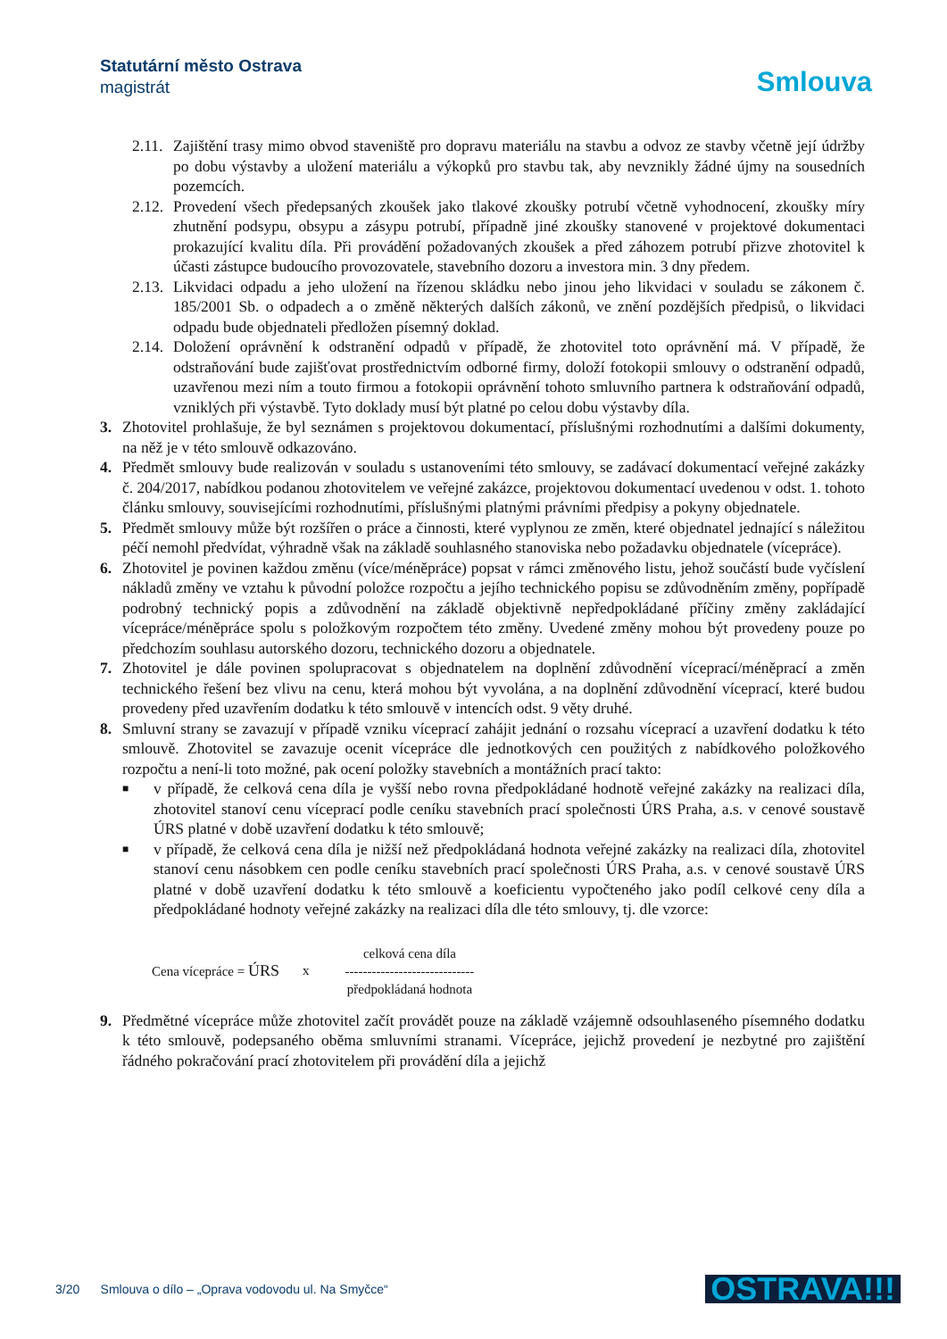Statutární město Ostrava
magistrát
Smlouva
2.11. Zajištění trasy mimo obvod staveniště pro dopravu materiálu na stavbu a odvoz ze stavby včetně její údržby po dobu výstavby a uložení materiálu a výkopků pro stavbu tak, aby nevznikly žádné újmy na sousedních pozemcích.
2.12. Provedení všech předepsaných zkoušek jako tlakové zkoušky potrubí včetně vyhodnocení, zkoušky míry zhutnění podsypu, obsypu a zásypu potrubí, případně jiné zkoušky stanovené v projektové dokumentaci prokazující kvalitu díla. Při provádění požadovaných zkoušek a před záhozem potrubí přizve zhotovitel k účasti zástupce budoucího provozovatele, stavebního dozoru a investora min. 3 dny předem.
2.13. Likvidaci odpadu a jeho uložení na řízenou skládku nebo jinou jeho likvidaci v souladu se zákonem č. 185/2001 Sb. o odpadech a o změně některých dalších zákonů, ve znění pozdějších předpisů, o likvidaci odpadu bude objednateli předložen písemný doklad.
2.14. Doložení oprávnění k odstranění odpadů v případě, že zhotovitel toto oprávnění má. V případě, že odstraňování bude zajišťovat prostřednictvím odborné firmy, doloží fotokopii smlouvy o odstranění odpadů, uzavřenou mezi ním a touto firmou a fotokopii oprávnění tohoto smluvního partnera k odstraňování odpadů, vzniklých při výstavbě. Tyto doklady musí být platné po celou dobu výstavby díla.
3. Zhotovitel prohlašuje, že byl seznámen s projektovou dokumentací, příslušnými rozhodnutími a dalšími dokumenty, na něž je v této smlouvě odkazováno.
4. Předmět smlouvy bude realizován v souladu s ustanoveními této smlouvy, se zadávací dokumentací veřejné zakázky č. 204/2017, nabídkou podanou zhotovitelem ve veřejné zakázce, projektovou dokumentací uvedenou v odst. 1. tohoto článku smlouvy, souvisejícími rozhodnutími, příslušnými platnými právními předpisy a pokyny objednatele.
5. Předmět smlouvy může být rozšířen o práce a činnosti, které vyplynou ze změn, které objednatel jednající s náležitou péčí nemohl předvídat, výhradně však na základě souhlasného stanoviska nebo požadavku objednatele (vícepráce).
6. Zhotovitel je povinen každou změnu (více/méněpráce) popsat v rámci změnového listu, jehož součástí bude vyčíslení nákladů změny ve vztahu k původní položce rozpočtu a jejího technického popisu se zdůvodněním změny, popřípadě podrobný technický popis a zdůvodnění na základě objektivně nepředpokládané příčiny změny zakládající vícepráce/méněpráce spolu s položkovým rozpočtem této změny. Uvedené změny mohou být provedeny pouze po předchozím souhlasu autorského dozoru, technického dozoru a objednatele.
7. Zhotovitel je dále povinen spolupracovat s objednatelem na doplnění zdůvodnění víceprací/méněprací a změn technického řešení bez vlivu na cenu, která mohou být vyvolána, a na doplnění zdůvodnění víceprací, které budou provedeny před uzavřením dodatku k této smlouvě v intencích odst. 9 věty druhé.
8. Smluvní strany se zavazují v případě vzniku víceprací zahájit jednání o rozsahu víceprací a uzavření dodatku k této smlouvě. Zhotovitel se zavazuje ocenit vícepráce dle jednotkových cen použitých z nabídkového položkového rozpočtu a není-li toto možné, pak ocení položky stavebních a montážních prací takto:
■ v případě, že celková cena díla je vyšší nebo rovna předpokládané hodnotě veřejné zakázky na realizaci díla, zhotovitel stanoví cenu víceprací podle ceníku stavebních prací společnosti ÚRS Praha, a.s. v cenové soustavě ÚRS platné v době uzavření dodatku k této smlouvě;
■ v případě, že celková cena díla je nižší než předpokládaná hodnota veřejné zakázky na realizaci díla, zhotovitel stanoví cenu násobkem cen podle ceníku stavebních prací společnosti ÚRS Praha, a.s. v cenové soustavě ÚRS platné v době uzavření dodatku k této smlouvě a koeficientu vypočteného jako podíl celkové ceny díla a předpokládané hodnoty veřejné zakázky na realizaci díla dle této smlouvy, tj. dle vzorce:
Cena vícepráce = ÚRS x
celková cena díla
-----------------------------
předpokládaná hodnota
9. Předmětné vícepráce může zhotovitel začít provádět pouze na základě vzájemně odsouhlaseného písemného dodatku k této smlouvě, podepsaného oběma smluvními stranami. Vícepráce, jejichž provedení je nezbytné pro zajištění řádného pokračování prací zhotovitelem při provádění díla a jejichž
3/20 Smlouva o dílo – „Oprava vodovodu ul. Na Smyčce“OSTRAVA!!!